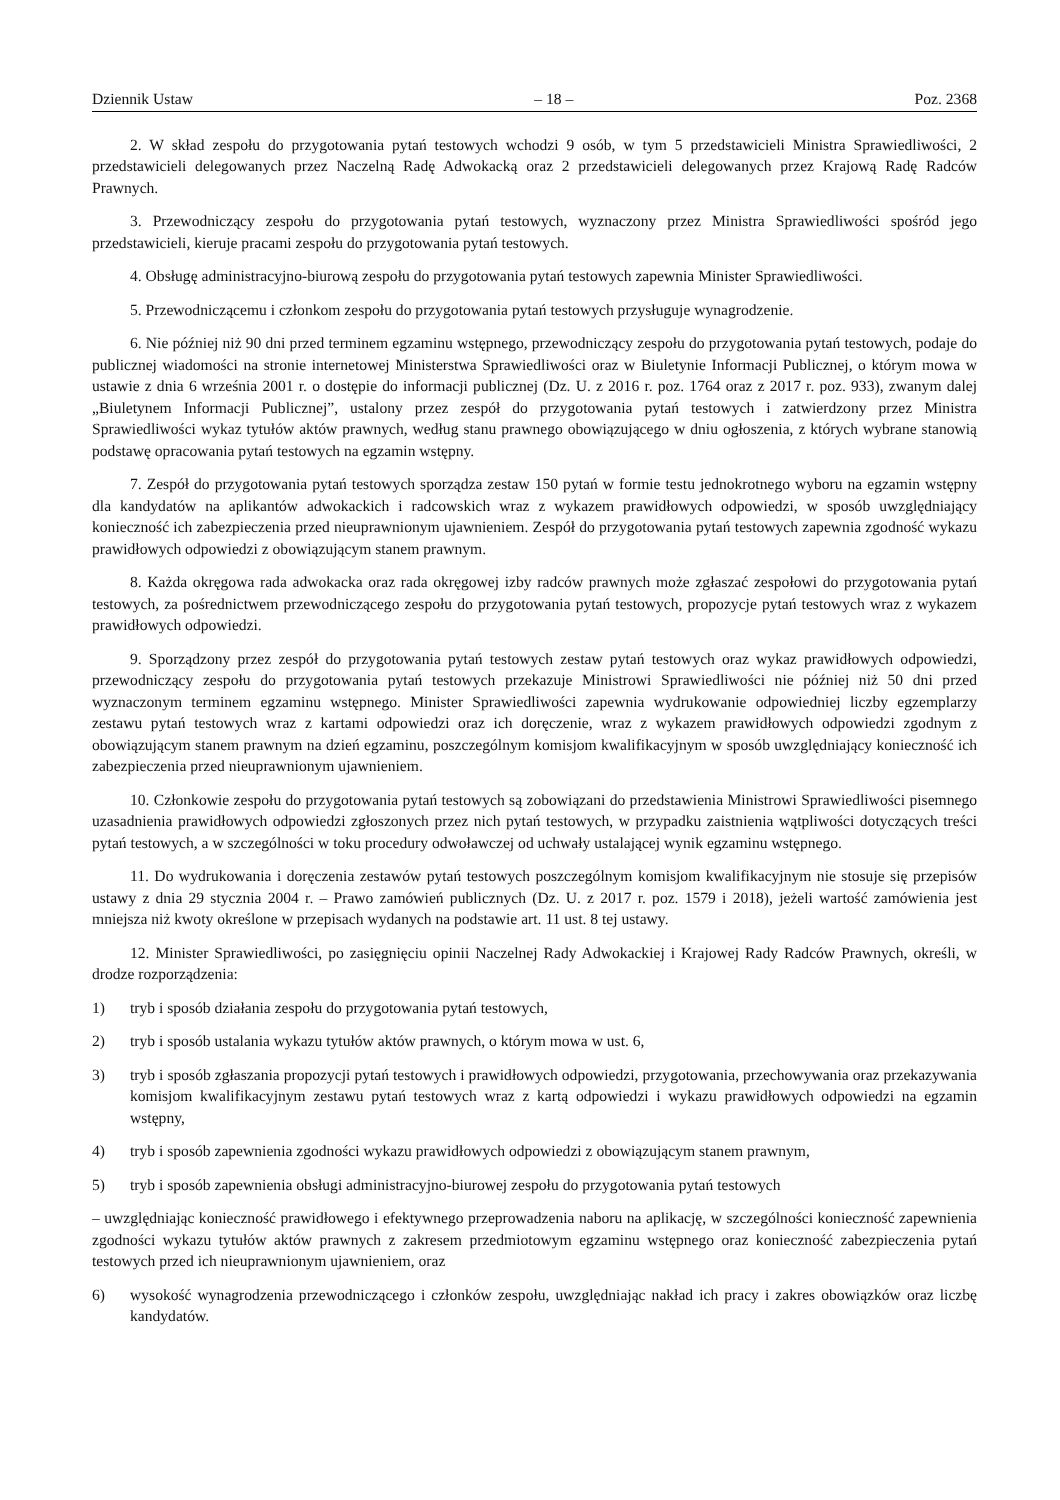Dziennik Ustaw – 18 – Poz. 2368
2. W skład zespołu do przygotowania pytań testowych wchodzi 9 osób, w tym 5 przedstawicieli Ministra Sprawiedliwości, 2 przedstawicieli delegowanych przez Naczelną Radę Adwokacką oraz 2 przedstawicieli delegowanych przez Krajową Radę Radców Prawnych.
3. Przewodniczący zespołu do przygotowania pytań testowych, wyznaczony przez Ministra Sprawiedliwości spośród jego przedstawicieli, kieruje pracami zespołu do przygotowania pytań testowych.
4. Obsługę administracyjno-biurową zespołu do przygotowania pytań testowych zapewnia Minister Sprawiedliwości.
5. Przewodniczącemu i członkom zespołu do przygotowania pytań testowych przysługuje wynagrodzenie.
6. Nie później niż 90 dni przed terminem egzaminu wstępnego, przewodniczący zespołu do przygotowania pytań testowych, podaje do publicznej wiadomości na stronie internetowej Ministerstwa Sprawiedliwości oraz w Biuletynie Informacji Publicznej, o którym mowa w ustawie z dnia 6 września 2001 r. o dostępie do informacji publicznej (Dz. U. z 2016 r. poz. 1764 oraz z 2017 r. poz. 933), zwanym dalej „Biuletynem Informacji Publicznej”, ustalony przez zespół do przygotowania pytań testowych i zatwierdzony przez Ministra Sprawiedliwości wykaz tytułów aktów prawnych, według stanu prawnego obowiązującego w dniu ogłoszenia, z których wybrane stanowią podstawę opracowania pytań testowych na egzamin wstępny.
7. Zespół do przygotowania pytań testowych sporządza zestaw 150 pytań w formie testu jednokrotnego wyboru na egzamin wstępny dla kandydatów na aplikantów adwokackich i radcowskich wraz z wykazem prawidłowych odpowiedzi, w sposób uwzględniający konieczność ich zabezpieczenia przed nieuprawnionym ujawnieniem. Zespół do przygotowania pytań testowych zapewnia zgodność wykazu prawidłowych odpowiedzi z obowiązującym stanem prawnym.
8. Każda okręgowa rada adwokacka oraz rada okręgowej izby radców prawnych może zgłaszać zespołowi do przygotowania pytań testowych, za pośrednictwem przewodniczącego zespołu do przygotowania pytań testowych, propozycje pytań testowych wraz z wykazem prawidłowych odpowiedzi.
9. Sporządzony przez zespół do przygotowania pytań testowych zestaw pytań testowych oraz wykaz prawidłowych odpowiedzi, przewodniczący zespołu do przygotowania pytań testowych przekazuje Ministrowi Sprawiedliwości nie później niż 50 dni przed wyznaczonym terminem egzaminu wstępnego. Minister Sprawiedliwości zapewnia wydrukowanie odpowiedniej liczby egzemplarzy zestawu pytań testowych wraz z kartami odpowiedzi oraz ich doręczenie, wraz z wykazem prawidłowych odpowiedzi zgodnym z obowiązującym stanem prawnym na dzień egzaminu, poszczególnym komisjom kwalifikacyjnym w sposób uwzględniający konieczność ich zabezpieczenia przed nieuprawnionym ujawnieniem.
10. Członkowie zespołu do przygotowania pytań testowych są zobowiązani do przedstawienia Ministrowi Sprawiedliwości pisemnego uzasadnienia prawidłowych odpowiedzi zgłoszonych przez nich pytań testowych, w przypadku zaistnienia wątpliwości dotyczących treści pytań testowych, a w szczególności w toku procedury odwoławczej od uchwały ustalającej wynik egzaminu wstępnego.
11. Do wydrukowania i doręczenia zestawów pytań testowych poszczególnym komisjom kwalifikacyjnym nie stosuje się przepisów ustawy z dnia 29 stycznia 2004 r. – Prawo zamówień publicznych (Dz. U. z 2017 r. poz. 1579 i 2018), jeżeli wartość zamówienia jest mniejsza niż kwoty określone w przepisach wydanych na podstawie art. 11 ust. 8 tej ustawy.
12. Minister Sprawiedliwości, po zasięgnięciu opinii Naczelnej Rady Adwokackiej i Krajowej Rady Radców Prawnych, określi, w drodze rozporządzenia:
1) tryb i sposób działania zespołu do przygotowania pytań testowych,
2) tryb i sposób ustalania wykazu tytułów aktów prawnych, o którym mowa w ust. 6,
3) tryb i sposób zgłaszania propozycji pytań testowych i prawidłowych odpowiedzi, przygotowania, przechowywania oraz przekazywania komisjom kwalifikacyjnym zestawu pytań testowych wraz z kartą odpowiedzi i wykazu prawidłowych odpowiedzi na egzamin wstępny,
4) tryb i sposób zapewnienia zgodności wykazu prawidłowych odpowiedzi z obowiązującym stanem prawnym,
5) tryb i sposób zapewnienia obsługi administracyjno-biurowej zespołu do przygotowania pytań testowych
– uwzględniając konieczność prawidłowego i efektywnego przeprowadzenia naboru na aplikację, w szczególności konieczność zapewnienia zgodności wykazu tytułów aktów prawnych z zakresem przedmiotowym egzaminu wstępnego oraz konieczność zabezpieczenia pytań testowych przed ich nieuprawnionym ujawnieniem, oraz
6) wysokość wynagrodzenia przewodniczącego i członków zespołu, uwzględniając nakład ich pracy i zakres obowiązków oraz liczbę kandydatów.